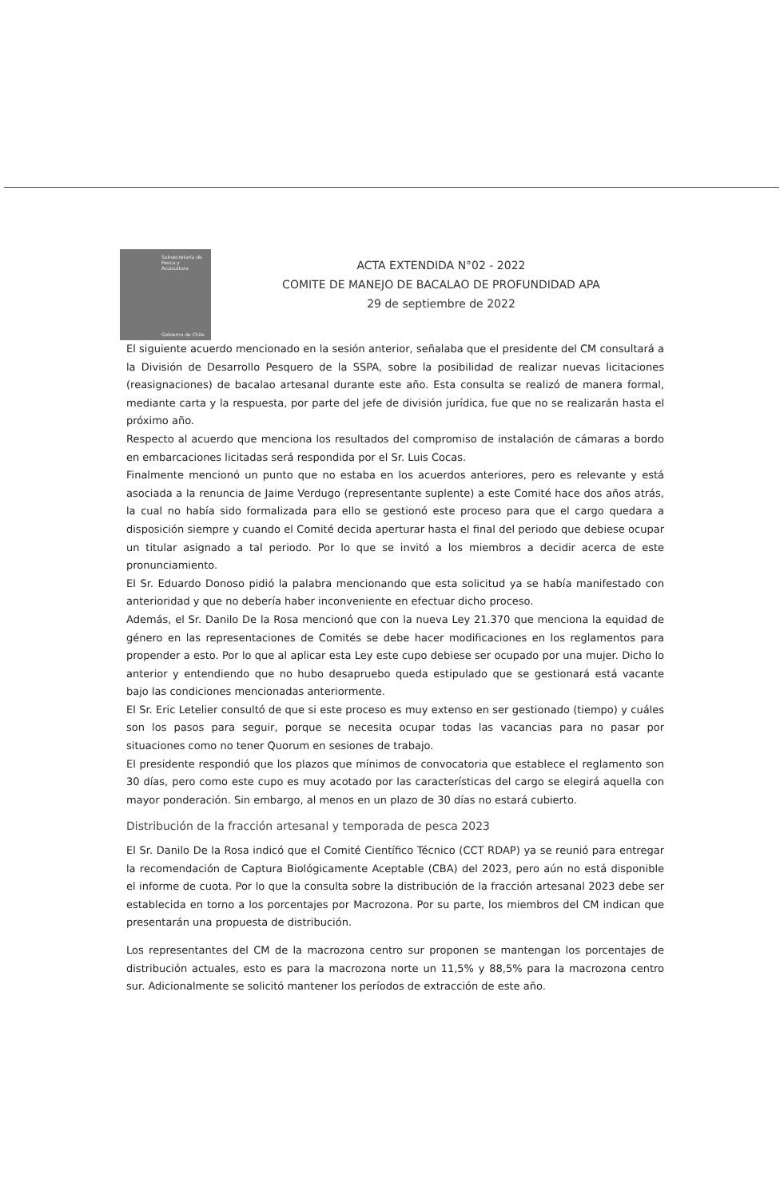Subsecretaría de Pesca y Acuicultura
Gobierno de Chile
ACTA EXTENDIDA N°02 - 2022
COMITE DE MANEJO DE BACALAO DE PROFUNDIDAD APA
29 de septiembre de 2022
El siguiente acuerdo mencionado en la sesión anterior, señalaba que el presidente del CM consultará a la División de Desarrollo Pesquero de la SSPA, sobre la posibilidad de realizar nuevas licitaciones (reasignaciones) de bacalao artesanal durante este año. Esta consulta se realizó de manera formal, mediante carta y la respuesta, por parte del jefe de división jurídica, fue que no se realizarán hasta el próximo año.
Respecto al acuerdo que menciona los resultados del compromiso de instalación de cámaras a bordo en embarcaciones licitadas será respondida por el Sr. Luis Cocas.
Finalmente mencionó un punto que no estaba en los acuerdos anteriores, pero es relevante y está asociada a la renuncia de Jaime Verdugo (representante suplente) a este Comité hace dos años atrás, la cual no había sido formalizada para ello se gestionó este proceso para que el cargo quedara a disposición siempre y cuando el Comité decida aperturar hasta el final del periodo que debiese ocupar un titular asignado a tal periodo. Por lo que se invitó a los miembros a decidir acerca de este pronunciamiento.
El Sr. Eduardo Donoso pidió la palabra mencionando que esta solicitud ya se había manifestado con anterioridad y que no debería haber inconveniente en efectuar dicho proceso.
Además, el Sr. Danilo De la Rosa mencionó que con la nueva Ley 21.370 que menciona la equidad de género en las representaciones de Comités se debe hacer modificaciones en los reglamentos para propender a esto. Por lo que al aplicar esta Ley este cupo debiese ser ocupado por una mujer. Dicho lo anterior y entendiendo que no hubo desapruebo queda estipulado que se gestionará está vacante bajo las condiciones mencionadas anteriormente.
El Sr. Eric Letelier consultó de que si este proceso es muy extenso en ser gestionado (tiempo) y cuáles son los pasos para seguir, porque se necesita ocupar todas las vacancias para no pasar por situaciones como no tener Quorum en sesiones de trabajo.
El presidente respondió que los plazos que mínimos de convocatoria que establece el reglamento son 30 días, pero como este cupo es muy acotado por las características del cargo se elegirá aquella con mayor ponderación. Sin embargo, al menos en un plazo de 30 días no estará cubierto.
Distribución de la fracción artesanal y temporada de pesca 2023
El Sr. Danilo De la Rosa indicó que el Comité Científico Técnico (CCT RDAP) ya se reunió para entregar la recomendación de Captura Biológicamente Aceptable (CBA) del 2023, pero aún no está disponible el informe de cuota. Por lo que la consulta sobre la distribución de la fracción artesanal 2023 debe ser establecida en torno a los porcentajes por Macrozona. Por su parte, los miembros del CM indican que presentarán una propuesta de distribución.
Los representantes del CM de la macrozona centro sur proponen se mantengan los porcentajes de distribución actuales, esto es para la macrozona norte un 11,5% y 88,5% para la macrozona centro sur. Adicionalmente se solicitó mantener los períodos de extracción de este año.